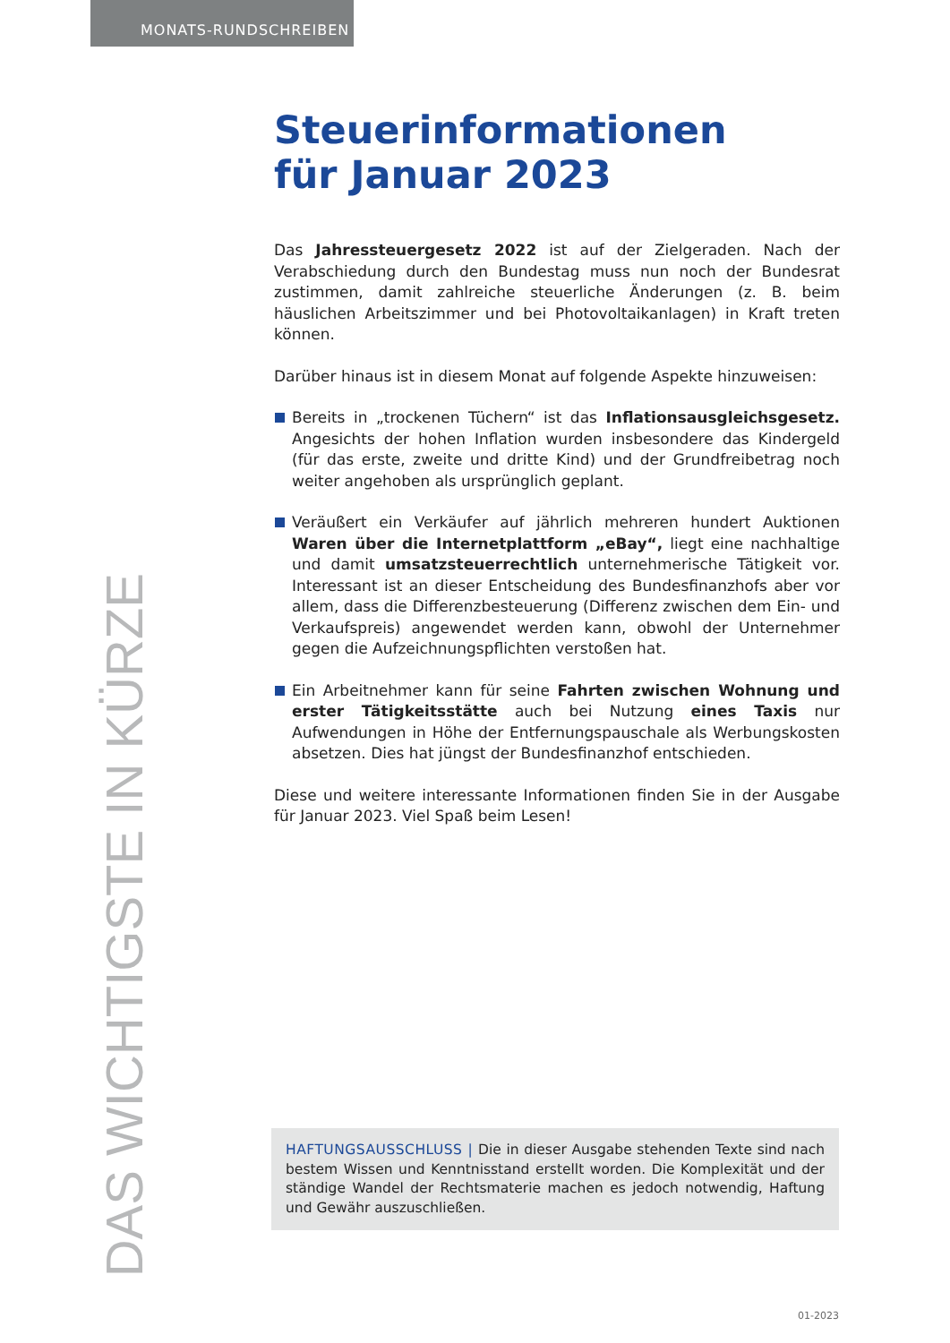MONATS-RUNDSCHREIBEN
DAS WICHTIGSTE IN KÜRZE
Steuerinformationen
für Januar 2023
Das Jahressteuergesetz 2022 ist auf der Zielgeraden. Nach der Verabschiedung durch den Bundestag muss nun noch der Bundesrat zustimmen, damit zahlreiche steuerliche Änderungen (z. B. beim häuslichen Arbeitszimmer und bei Photovoltaikanlagen) in Kraft treten können.
Darüber hinaus ist in diesem Monat auf folgende Aspekte hinzuweisen:
Bereits in „trockenen Tüchern“ ist das Inflationsausgleichsgesetz. Angesichts der hohen Inflation wurden insbesondere das Kindergeld (für das erste, zweite und dritte Kind) und der Grundfreibetrag noch weiter angehoben als ursprünglich geplant.
Veräußert ein Verkäufer auf jährlich mehreren hundert Auktionen Waren über die Internetplattform „eBay“, liegt eine nachhaltige und damit umsatzsteuerrechtlich unternehmerische Tätigkeit vor. Interessant ist an dieser Entscheidung des Bundesfinanzhofs aber vor allem, dass die Differenzbesteuerung (Differenz zwischen dem Ein- und Verkaufspreis) angewendet werden kann, obwohl der Unternehmer gegen die Aufzeichnungspflichten verstoßen hat.
Ein Arbeitnehmer kann für seine Fahrten zwischen Wohnung und erster Tätigkeitsstätte auch bei Nutzung eines Taxis nur Aufwendungen in Höhe der Entfernungspauschale als Werbungskosten absetzen. Dies hat jüngst der Bundesfinanzhof entschieden.
Diese und weitere interessante Informationen finden Sie in der Ausgabe für Januar 2023. Viel Spaß beim Lesen!
HAFTUNGSAUSSCHLUSS | Die in dieser Ausgabe stehenden Texte sind nach bestem Wissen und Kenntnisstand erstellt worden. Die Komplexität und der ständige Wandel der Rechtsmaterie machen es jedoch notwendig, Haftung und Gewähr auszuschließen.
01-2023